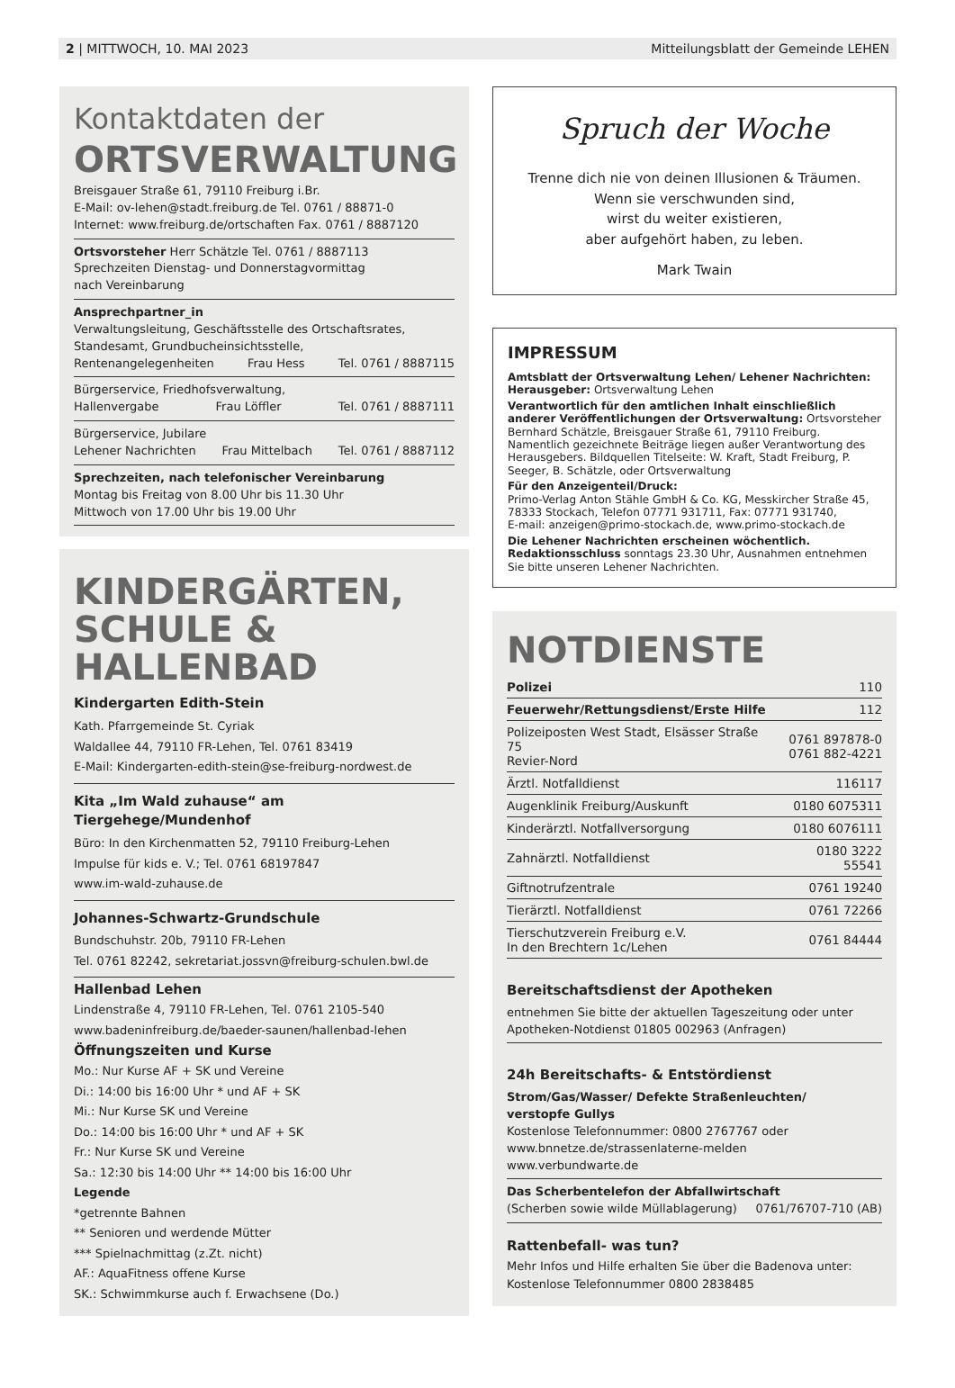2 | MITTWOCH, 10. MAI 2023 Mitteilungsblatt der Gemeinde LEHEN
Kontaktdaten der
ORTSVERWALTUNG
Breisgauer Straße 61, 79110 Freiburg i.Br.
E-Mail: ov-lehen@stadt.freiburg.de Tel. 0761 / 88871-0
Internet: www.freiburg.de/ortschaften Fax. 0761 / 8887120
Ortsvorsteher Herr Schätzle Tel. 0761 / 8887113
Sprechzeiten Dienstag- und Donnerstagvormittag
nach Vereinbarung
Ansprechpartner_in
Verwaltungsleitung, Geschäftsstelle des Ortschaftsrates,
Standesamt, Grundbucheinsichtsstelle,
Rentenangelegenheiten Frau Hess Tel. 0761 / 8887115
Bürgerservice, Friedhofsverwaltung,
Hallenvergabe Frau Löffler Tel. 0761 / 8887111
Bürgerservice, Jubilare
Lehener Nachrichten Frau Mittelbach Tel. 0761 / 8887112
Sprechzeiten, nach telefonischer Vereinbarung
Montag bis Freitag von 8.00 Uhr bis 11.30 Uhr
Mittwoch von 17.00 Uhr bis 19.00 Uhr
KINDERGÄRTEN,
SCHULE & HALLENBAD
Kindergarten Edith-Stein
Kath. Pfarrgemeinde St. Cyriak
Waldallee 44, 79110 FR-Lehen, Tel. 0761 83419
E-Mail: Kindergarten-edith-stein@se-freiburg-nordwest.de
Kita „Im Wald zuhause“ am Tiergehege/Mundenhof
Büro: In den Kirchenmatten 52, 79110 Freiburg-Lehen
Impulse für kids e. V.; Tel. 0761 68197847
www.im-wald-zuhause.de
Johannes-Schwartz-Grundschule
Bundschuhstr. 20b, 79110 FR-Lehen
Tel. 0761 82242, sekretariat.jossvn@freiburg-schulen.bwl.de
Hallenbad Lehen
Lindenstraße 4, 79110 FR-Lehen, Tel. 0761 2105-540
www.badeninfreiburg.de/baeder-saunen/hallenbad-lehen
Öffnungszeiten und Kurse
Mo.: Nur Kurse AF + SK und Vereine
Di.: 14:00 bis 16:00 Uhr * und AF + SK
Mi.: Nur Kurse SK und Vereine
Do.: 14:00 bis 16:00 Uhr * und AF + SK
Fr.: Nur Kurse SK und Vereine
Sa.: 12:30 bis 14:00 Uhr ** 14:00 bis 16:00 Uhr
Legende
*getrennte Bahnen
** Senioren und werdende Mütter
*** Spielnachmittag (z.Zt. nicht)
AF.: AquaFitness offene Kurse
SK.: Schwimmkurse auch f. Erwachsene (Do.)
Spruch der Woche
Trenne dich nie von deinen Illusionen & Träumen.
Wenn sie verschwunden sind,
wirst du weiter existieren,
aber aufgehört haben, zu leben.
Mark Twain
IMPRESSUM
Amtsblatt der Ortsverwaltung Lehen/ Lehener Nachrichten:
Herausgeber: Ortsverwaltung Lehen
Verantwortlich für den amtlichen Inhalt einschließlich anderer Veröffentlichungen der Ortsverwaltung: Ortsvorsteher Bernhard Schätzle, Breisgauer Straße 61, 79110 Freiburg. Namentlich gezeichnete Beiträge liegen außer Verantwortung des Herausgebers. Bildquellen Titelseite: W. Kraft, Stadt Freiburg, P. Seeger, B. Schätzle, oder Ortsverwaltung
Für den Anzeigenteil/Druck:
Primo-Verlag Anton Stähle GmbH & Co. KG, Messkircher Straße 45, 78333 Stockach, Telefon 07771 931711, Fax: 07771 931740,
E-mail: anzeigen@primo-stockach.de, www.primo-stockach.de
Die Lehener Nachrichten erscheinen wöchentlich.
Redaktionsschluss sonntags 23.30 Uhr, Ausnahmen entnehmen Sie bitte unseren Lehener Nachrichten.
NOTDIENSTE
| Polizei | 110 |
| Feuerwehr/Rettungsdienst/Erste Hilfe | 112 |
| Polizeiposten West Stadt, Elsässer Straße 75 Revier-Nord | 0761 897878-0 0761 882-4221 |
| Ärztl. Notfalldienst | 116117 |
| Augenklinik Freiburg/Auskunft | 0180 6075311 |
| Kinderärztl. Notfallversorgung | 0180 6076111 |
| Zahnärztl. Notfalldienst | 0180 3222 55541 |
| Giftnotrufzentrale | 0761 19240 |
| Tierärztl. Notfalldienst | 0761 72266 |
| Tierschutzverein Freiburg e.V. In den Brechtern 1c/Lehen | 0761 84444 |
Bereitschaftsdienst der Apotheken
entnehmen Sie bitte der aktuellen Tageszeitung oder unter Apotheken-Notdienst 01805 002963 (Anfragen)
24h Bereitschafts- & Entstördienst
Strom/Gas/Wasser/ Defekte Straßenleuchten/
verstopfe Gullys
Kostenlose Telefonnummer: 0800 2767767 oder
www.bnnetze.de/strassenlaterne-melden
www.verbundwarte.de
Das Scherbentelefon der Abfallwirtschaft
(Scherben sowie wilde Müllablagerung) 0761/76707-710 (AB)
Rattenbefall- was tun?
Mehr Infos und Hilfe erhalten Sie über die Badenova unter:
Kostenlose Telefonnummer 0800 2838485